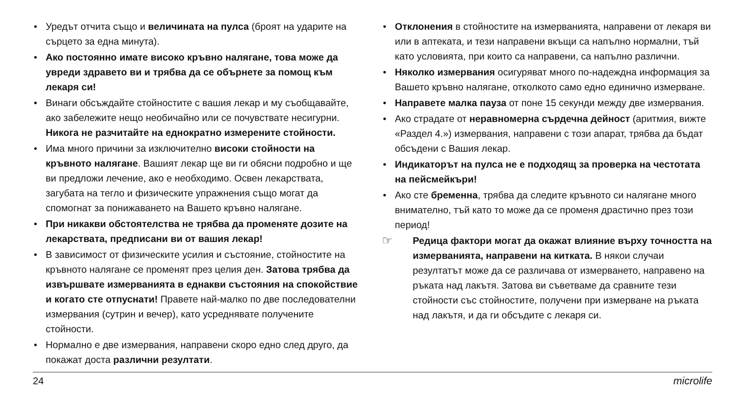• Уредът отчита също и величината на пулса (броят на ударите на сърцето за една минута).
• Ако постоянно имате високо кръвно налягане, това може да увреди здравето ви и трябва да се обърнете за помощ към лекаря си!
• Винаги обсъждайте стойностите с вашия лекар и му съобщавайте, ако забележите нещо необичайно или се почувствате несигурни. Никога не разчитайте на еднократно измерените стойности.
• Има много причини за изключително високи стойности на кръвното налягане. Вашият лекар ще ви ги обясни подробно и ще ви предложи лечение, ако е необходимо. Освен лекарствата, загубата на тегло и физическите упражнения също могат да спомогнат за понижаването на Вашето кръвно налягане.
• При никакви обстоятелства не трябва да променяте дозите на лекарствата, предписани ви от вашия лекар!
• В зависимост от физическите усилия и състояние, стойностите на кръвното налягане се променят през целия ден. Затова трябва да извършвате измерванията в еднакви състояния на спокойствие и когато сте отпуснати! Правете най-малко по две последователни измервания (сутрин и вечер), като усреднявате получените стойности.
• Нормално е две измервания, направени скоро едно след друго, да покажат доста различни резултати.
• Отклонения в стойностите на измерванията, направени от лекаря ви или в аптеката, и тези направени вкъщи са напълно нормални, тъй като условията, при които са направени, са напълно различни.
• Няколко измервания осигуряват много по-надеждна информация за Вашето кръвно налягане, отколкото само едно единично измерване.
• Направете малка пауза от поне 15 секунди между две измервания.
• Ако страдате от неравномерна сърдечна дейност (аритмия, вижте «Раздел 4.») измервания, направени с този апарат, трябва да бъдат обсъдени с Вашия лекар.
• Индикаторът на пулса не е подходящ за проверка на честотата на пейсмейкъри!
• Ако сте бременна, трябва да следите кръвното си налягане много внимателно, тъй като то може да се променя драстично през този период!
☞ Редица фактори могат да окажат влияние върху точността на измерванията, направени на китката. В някои случаи резултатът може да се различава от измерването, направено на ръката над лакътя. Затова ви съветваме да сравните тези стойности със стойностите, получени при измерване на ръката над лакътя, и да ги обсъдите с лекаря си.
24 microlife